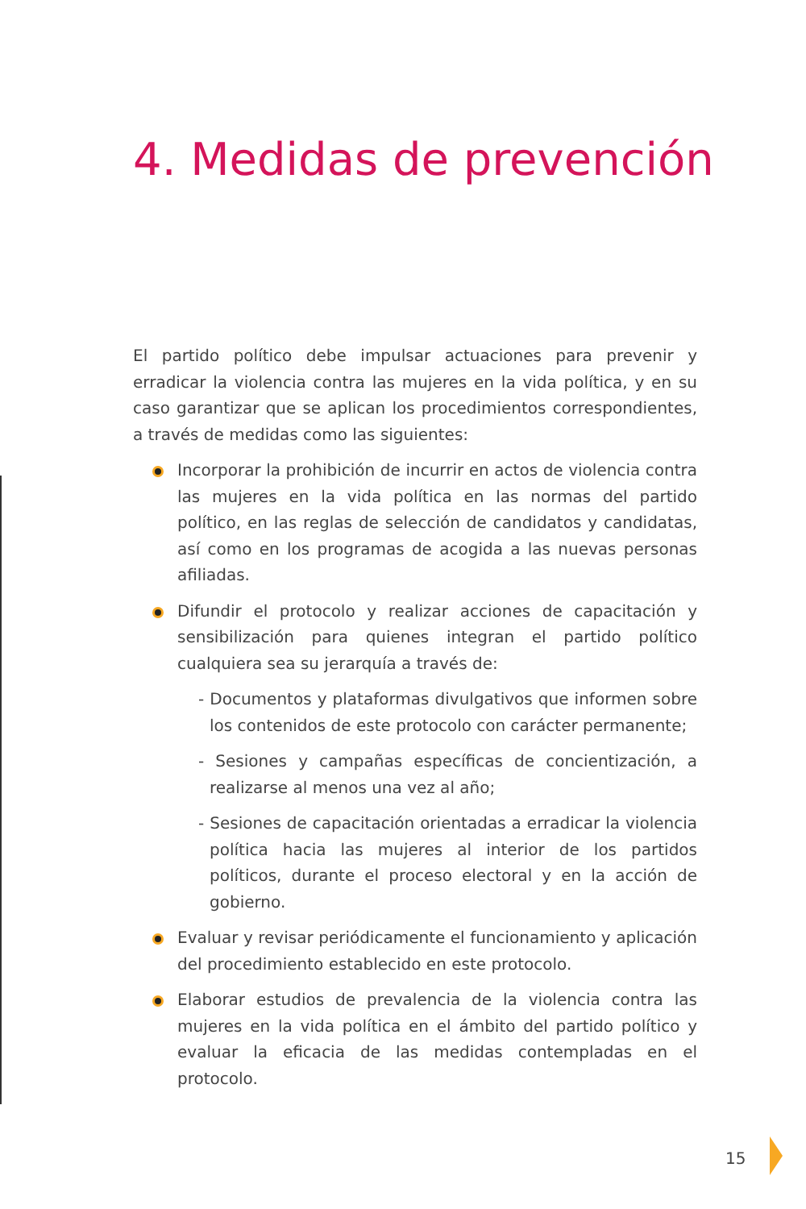4. Medidas de prevención
El partido político debe impulsar actuaciones para prevenir y erradicar la violencia contra las mujeres en la vida política, y en su caso garantizar que se aplican los procedimientos correspondientes, a través de medidas como las siguientes:
Incorporar la prohibición de incurrir en actos de violencia contra las mujeres en la vida política en las normas del partido político, en las reglas de selección de candidatos y candidatas, así como en los programas de acogida a las nuevas personas afiliadas.
Difundir el protocolo y realizar acciones de capacitación y sensibilización para quienes integran el partido político cualquiera sea su jerarquía a través de:
- Documentos y plataformas divulgativos que informen sobre los contenidos de este protocolo con carácter permanente;
- Sesiones y campañas específicas de concientización, a realizarse al menos una vez al año;
- Sesiones de capacitación orientadas a erradicar la violencia política hacia las mujeres al interior de los partidos políticos, durante el proceso electoral y en la acción de gobierno.
Evaluar y revisar periódicamente el funcionamiento y aplicación del procedimiento establecido en este protocolo.
Elaborar estudios de prevalencia de la violencia contra las mujeres en la vida política en el ámbito del partido político y evaluar la eficacia de las medidas contempladas en el protocolo.
15